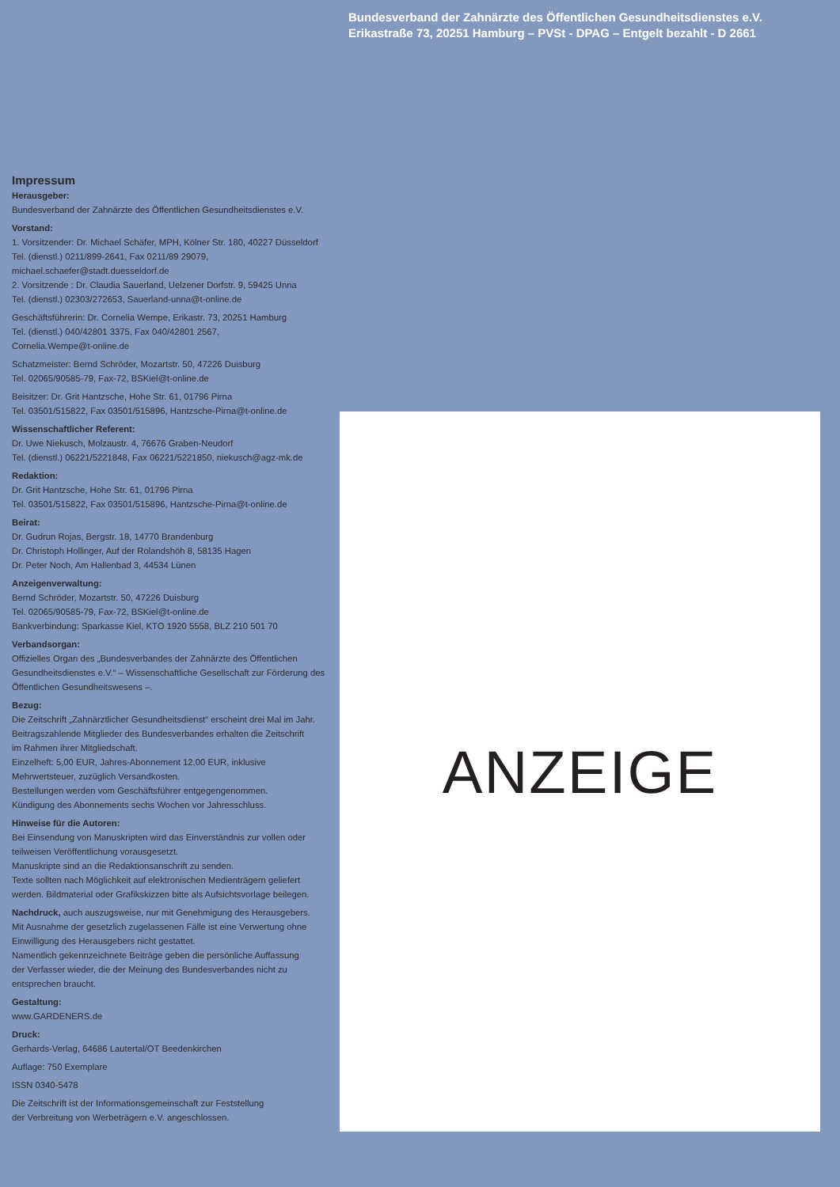Bundesverband der Zahnärzte des Öffentlichen Gesundheitsdienstes e.V.
Erikastraße 73, 20251 Hamburg – PVSt - DPAG – Entgelt bezahlt - D 2661
Impressum
Herausgeber:
Bundesverband der Zahnärzte des Öffentlichen Gesundheitsdienstes e.V.
Vorstand:
1. Vorsitzender: Dr. Michael Schäfer, MPH, Kölner Str. 180, 40227 Düsseldorf
Tel. (dienstl.) 0211/899-2641, Fax 0211/89 29079,
michael.schaefer@stadt.duesseldorf.de
2. Vorsitzende : Dr. Claudia Sauerland, Uelzener Dorfstr. 9, 59425 Unna
Tel. (dienstl.) 02303/272653, Sauerland-unna@t-online.de
Geschäftsführerin: Dr. Cornelia Wempe, Erikastr. 73, 20251 Hamburg
Tel. (dienstl.) 040/42801 3375, Fax 040/42801 2567,
Cornelia.Wempe@t-online.de
Schatzmeister: Bernd Schröder, Mozartstr. 50, 47226 Duisburg
Tel. 02065/90585-79, Fax-72, BSKiel@t-online.de
Beisitzer: Dr. Grit Hantzsche, Hohe Str. 61, 01796 Pirna
Tel. 03501/515822, Fax 03501/515896, Hantzsche-Pirna@t-online.de
Wissenschaftlicher Referent:
Dr. Uwe Niekusch, Molzaustr. 4, 76676 Graben-Neudorf
Tel. (dienstl.) 06221/5221848, Fax 06221/5221850, niekusch@agz-mk.de
Redaktion:
Dr. Grit Hantzsche, Hohe Str. 61, 01796 Pirna
Tel. 03501/515822, Fax 03501/515896, Hantzsche-Pirna@t-online.de
Beirat:
Dr. Gudrun Rojas, Bergstr. 18, 14770 Brandenburg
Dr. Christoph Hollinger, Auf der Rolandshöh 8, 58135 Hagen
Dr. Peter Noch, Am Hallenbad 3, 44534 Lünen
Anzeigenverwaltung:
Bernd Schröder, Mozartstr. 50, 47226 Duisburg
Tel. 02065/90585-79, Fax-72, BSKiel@t-online.de
Bankverbindung: Sparkasse Kiel, KTO 1920 5558, BLZ 210 501 70
Verbandsorgan:
Offizielles Organ des „Bundesverbandes der Zahnärzte des Öffentlichen Gesundheitsdienstes e.V.“ – Wissenschaftliche Gesellschaft zur Förderung des Öffentlichen Gesundheitswesens –.
Bezug:
Die Zeitschrift „Zahnärztlicher Gesundheitsdienst“ erscheint drei Mal im Jahr.
Beitragszahlende Mitglieder des Bundesverbandes erhalten die Zeitschrift
im Rahmen ihrer Mitgliedschaft.
Einzelheft: 5,00 EUR, Jahres-Abonnement 12,00 EUR, inklusive
Mehrwertsteuer, zuzüglich Versandkosten.
Bestellungen werden vom Geschäftsführer entgegengenommen.
Kündigung des Abonnements sechs Wochen vor Jahresschluss.
Hinweise für die Autoren:
Bei Einsendung von Manuskripten wird das Einverständnis zur vollen oder
teilweisen Veröffentlichung vorausgesetzt.
Manuskripte sind an die Redaktionsanschrift zu senden.
Texte sollten nach Möglichkeit auf elektronischen Medienträgern geliefert
werden. Bildmaterial oder Grafikskizzen bitte als Aufsichtsvorlage beilegen.
Nachdruck, auch auszugsweise, nur mit Genehmigung des Herausgebers.
Mit Ausnahme der gesetzlich zugelassenen Fälle ist eine Verwertung ohne
Einwilligung des Herausgebers nicht gestattet.
Namentlich gekennzeichnete Beiträge geben die persönliche Auffassung
der Verfasser wieder, die der Meinung des Bundesverbandes nicht zu
entsprechen braucht.
Gestaltung:
www.GARDENERS.de
Druck:
Gerhards-Verlag, 64686 Lautertal/OT Beedenkirchen
Auflage: 750 Exemplare
ISSN 0340-5478
Die Zeitschrift ist der Informationsgemeinschaft zur Feststellung
der Verbreitung von Werbeträgern e.V. angeschlossen.
ANZEIGE